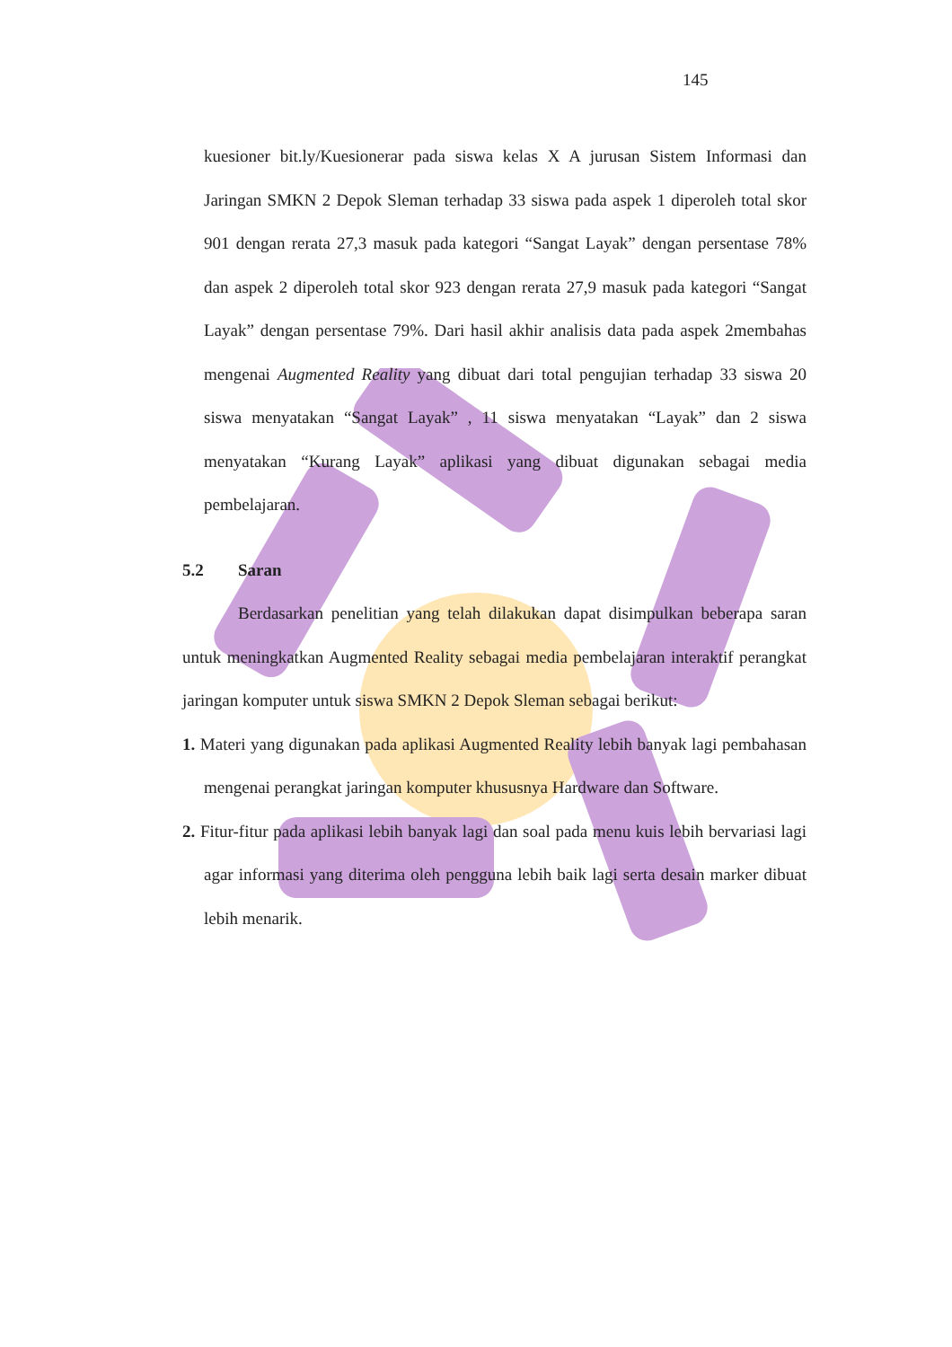145
kuesioner bit.ly/Kuesionerar pada siswa kelas X A jurusan Sistem Informasi dan Jaringan SMKN 2 Depok Sleman terhadap 33 siswa pada aspek 1 diperoleh total skor 901 dengan rerata 27,3 masuk pada kategori “Sangat Layak” dengan persentase 78% dan aspek 2 diperoleh total skor 923 dengan rerata 27,9 masuk pada kategori “Sangat Layak” dengan persentase 79%. Dari hasil akhir analisis data pada aspek 2membahas mengenai Augmented Reality yang dibuat dari total pengujian terhadap 33 siswa 20 siswa menyatakan “Sangat Layak” , 11 siswa menyatakan “Layak” dan 2 siswa menyatakan “Kurang Layak” aplikasi yang dibuat digunakan sebagai media pembelajaran.
5.2 Saran
Berdasarkan penelitian yang telah dilakukan dapat disimpulkan beberapa saran untuk meningkatkan Augmented Reality sebagai media pembelajaran interaktif perangkat jaringan komputer untuk siswa SMKN 2 Depok Sleman sebagai berikut:
1. Materi yang digunakan pada aplikasi Augmented Reality lebih banyak lagi pembahasan mengenai perangkat jaringan komputer khususnya Hardware dan Software.
2. Fitur-fitur pada aplikasi lebih banyak lagi dan soal pada menu kuis lebih bervariasi lagi agar informasi yang diterima oleh pengguna lebih baik lagi serta desain marker dibuat lebih menarik.